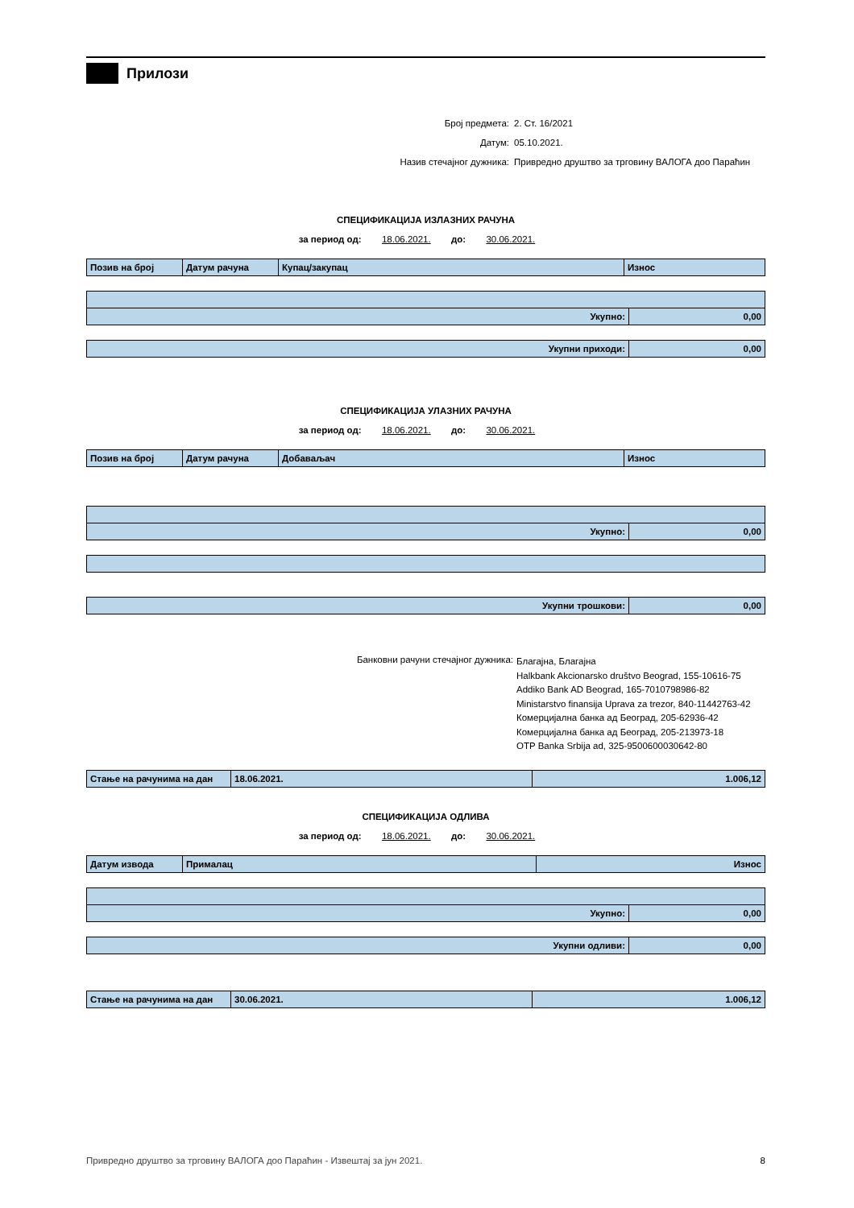Прилози
Број предмета: 2. Ст. 16/2021
Датум: 05.10.2021.
Назив стечајног дужника: Привредно друштво за трговину ВАЛОГА доо Параћин
СПЕЦИФИКАЦИЈА ИЗЛАЗНИХ РАЧУНА
за период од: 18.06.2021. до: 30.06.2021.
| Позив на број | Датум рачуна | Купац/закупац | Износ |
| --- | --- | --- | --- |
| Укупно: | 0,00 |
| Укупни приходи: | 0,00 |
СПЕЦИФИКАЦИЈА УЛАЗНИХ РАЧУНА
за период од: 18.06.2021. до: 30.06.2021.
| Позив на број | Датум рачуна | Добаваљач | Износ |
| --- | --- | --- | --- |
| Укупно: | 0,00 |
| Укупни трошкови: | 0,00 |
Банковни рачуни стечајног дужника:
Благајна, Благајна
Halkbank Akcionarsko društvo Beograd, 155-10616-75
Addiko Bank AD Beograd, 165-7010798986-82
Ministarstvo finansija Uprava za trezor, 840-11442763-42
Комерцијална банка ад Београд, 205-62936-42
Комерцијална банка ад Београд, 205-213973-18
OTP Banka Srbija ad, 325-9500600030642-80
| Стање на рачунима на дан | 18.06.2021. | 1.006,12 |
СПЕЦИФИКАЦИЈА ОДЛИВА
за период од: 18.06.2021. до: 30.06.2021.
| Датум извода | Прималац | Износ |
| --- | --- | --- |
| Укупно: | 0,00 |
| Укупни одливи: | 0,00 |
| Стање на рачунима на дан | 30.06.2021. | 1.006,12 |
Привредно друштво за трговину ВАЛОГА доо Параћин - Извештај за јун 2021. 8